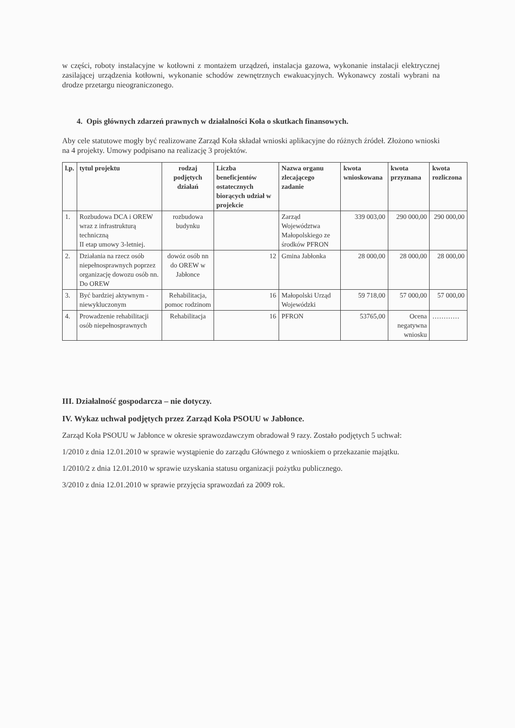w części, roboty instalacyjne w kotłowni z montażem urządzeń, instalacja gazowa, wykonanie instalacji elektrycznej zasilającej urządzenia kotłowni, wykonanie schodów zewnętrznych ewakuacyjnych. Wykonawcy zostali wybrani na drodze przetargu nieograniczonego.
4. Opis głównych zdarzeń prawnych w działalności Koła o skutkach finansowych.
Aby cele statutowe mogły być realizowane Zarząd Koła składał wnioski aplikacyjne do różnych źródeł. Złożono wnioski na 4 projekty. Umowy podpisano na realizację 3 projektów.
| l.p. | tytul projektu | rodzaj podjętych działań | Liczba beneficjentów ostatecznych biorących udział w projekcie | Nazwa organu zlecającego zadanie | kwota wnioskowana | kwota przyznana | kwota rozliczona |
| --- | --- | --- | --- | --- | --- | --- | --- |
| 1. | Rozbudowa DCA i OREW wraz z infrastrukturą techniczną II etap umowy 3-letniej. | rozbudowa budynku | | Zarząd Województwa Małopolskiego ze środków PFRON | 339 003,00 | 290 000,00 | 290 000,00 |
| 2. | Działania na rzecz osób niepełnosprawnych poprzez organizację dowozu osób nn. Do OREW | dowóz osób nn do OREW w Jabłonce | 12 | Gmina Jabłonka | 28 000,00 | 28 000,00 | 28 000,00 |
| 3. | Być bardziej aktywnym - niewykluczonym | Rehabilitacja, pomoc rodzinom | 16 | Małopolski Urząd Wojewódzki | 59 718,00 | 57 000,00 | 57 000,00 |
| 4. | Prowadzenie rehabilitacji osób niepełnosprawnych | Rehabilitacja | 16 | PFRON | 53765,00 | Ocena negatywna wniosku | ………… |
III. Działalność gospodarcza – nie dotyczy.
IV. Wykaz uchwał podjętych przez Zarząd Koła PSOUU w Jabłonce.
Zarząd Koła PSOUU w Jabłonce w okresie sprawozdawczym obradował 9 razy. Zostało podjętych 5 uchwał:
1/2010 z dnia 12.01.2010 w sprawie wystąpienie do zarządu Głównego z wnioskiem o przekazanie majątku.
1/2010/2 z dnia 12.01.2010 w sprawie uzyskania statusu organizacji pożytku publicznego.
3/2010 z dnia 12.01.2010 w sprawie przyjęcia sprawozdań za 2009 rok.